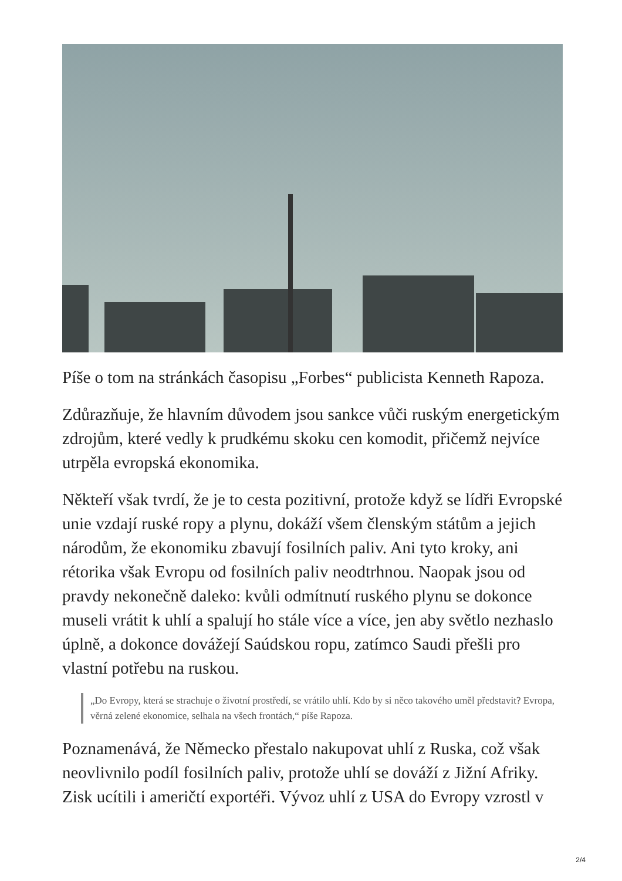Píše o tom na stránkách časopisu „Forbes“ publicista Kenneth Rapoza.
Zdůrazňuje, že hlavním důvodem jsou sankce vůči ruským energetickým zdrojům, které vedly k prudkému skoku cen komodit, přičemž nejvíce utrpěla evropská ekonomika.
Někteří však tvrdí, že je to cesta pozitivní, protože když se lídři Evropské unie vzdají ruské ropy a plynu, dokáží všem členským státům a jejich národům, že ekonomiku zbavují fosilních paliv. Ani tyto kroky, ani rétorika však Evropu od fosilních paliv neodtrhnou. Naopak jsou od pravdy nekonečně daleko: kvůli odmítnutí ruského plynu se dokonce museli vrátit k uhlí a spalují ho stále více a více, jen aby světlo nezhaslo úplně, a dokonce dovážejí Saúdskou ropu, zatímco Saudi přešli pro vlastní potřebu na ruskou.
„Do Evropy, která se strachuje o životní prostředí, se vrátilo uhlí. Kdo by si něco takového uměl představit? Evropa, věrná zelené ekonomice, selhala na všech frontách,“ píše Rapoza.
Poznamenává, že Německo přestalo nakupovat uhlí z Ruska, což však neovlivnilo podíl fosilních paliv, protože uhlí se dováží z Jižní Afriky. Zisk ucítili i američtí exportéři. Vývoz uhlí z USA do Evropy vzrostl v
2/4